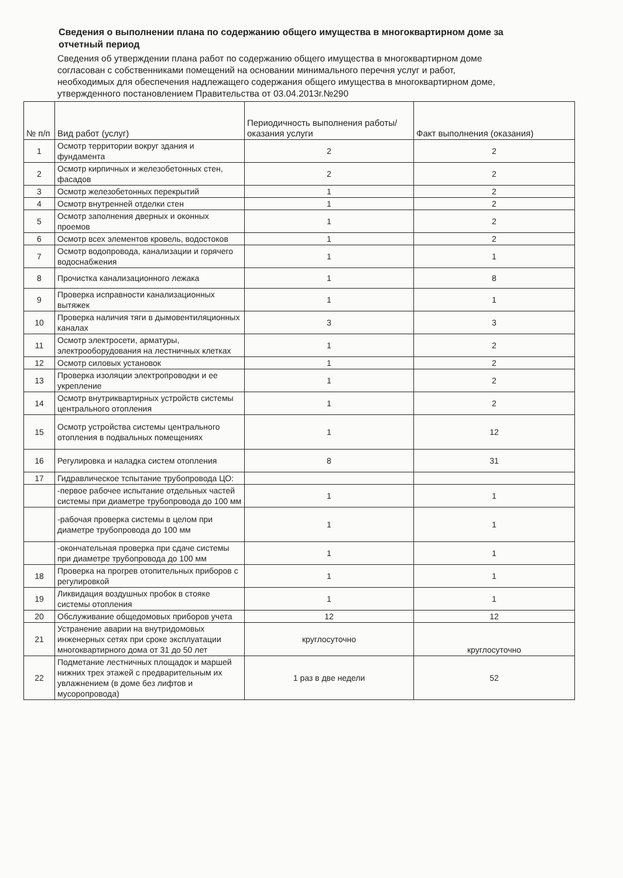Сведения о выполнении плана по содержанию общего имущества в многоквартирном доме за отчетный период
Сведения об утверждении плана работ по содержанию общего имущества в многоквартирном доме согласован с собственниками помещений на основании минимального перечня услуг и работ, необходимых для обеспечения надлежащего содержания общего имущества в многоквартирном доме, утвержденного постановлением Правительства от 03.04.2013г.№290
| № п/п | Вид работ (услуг) | Периодичность выполнения работы/оказания услуги | Факт выполнения (оказания) |
| --- | --- | --- | --- |
| 1 | Осмотр территории вокруг здания и фундамента | 2 | 2 |
| 2 | Осмотр кирпичных и железобетонных стен, фасадов | 2 | 2 |
| 3 | Осмотр железобетонных перекрытий | 1 | 2 |
| 4 | Осмотр внутренней отделки стен | 1 | 2 |
| 5 | Осмотр заполнения дверных и оконных проемов | 1 | 2 |
| 6 | Осмотр всех элементов кровель, водостоков | 1 | 2 |
| 7 | Осмотр водопровода, канализации и горячего водоснабжения | 1 | 1 |
| 8 | Прочистка канализационного лежака | 1 | 8 |
| 9 | Проверка исправности канализационных вытяжек | 1 | 1 |
| 10 | Проверка наличия тяги в дымовентиляционных каналах | 3 | 3 |
| 11 | Осмотр электросети, арматуры, электрооборудования на лестничных клетках | 1 | 2 |
| 12 | Осмотр силовых установок | 1 | 2 |
| 13 | Проверка изоляции электропроводки и ее укрепление | 1 | 2 |
| 14 | Осмотр внутриквартирных устройств системы центрального отопления | 1 | 2 |
| 15 | Осмотр устройства системы центрального отопления в подвальных помещениях | 1 | 12 |
| 16 | Регулировка и наладка систем отопления | 8 | 31 |
| 17 | Гидравлическое тспытание трубопровода ЦО: | | |
| | -первое рабочее испытание отдельных частей системы при диаметре трубопровода до 100 мм | 1 | 1 |
| | -рабочая проверка системы в целом при диаметре трубопровода до 100 мм | 1 | 1 |
| | -окончательная проверка при сдаче системы при диаметре трубопровода до 100 мм | 1 | 1 |
| 18 | Проверка на прогрев отопительных приборов с регулировкой | 1 | 1 |
| 19 | Ликвидация воздушных пробок в стояке системы отопления | 1 | 1 |
| 20 | Обслуживание общедомовых приборов учета | 12 | 12 |
| 21 | Устранение аварии на внутридомовых инженерных сетях при сроке эксплуатации многоквартирного дома от 31 до 50 лет | круглосуточно | круглосуточно |
| 22 | Подметание лестничных площадок и маршей нижних трех этажей с предварительным их увлажнением (в доме без лифтов и мусоропровода) | 1 раз в две недели | 52 |